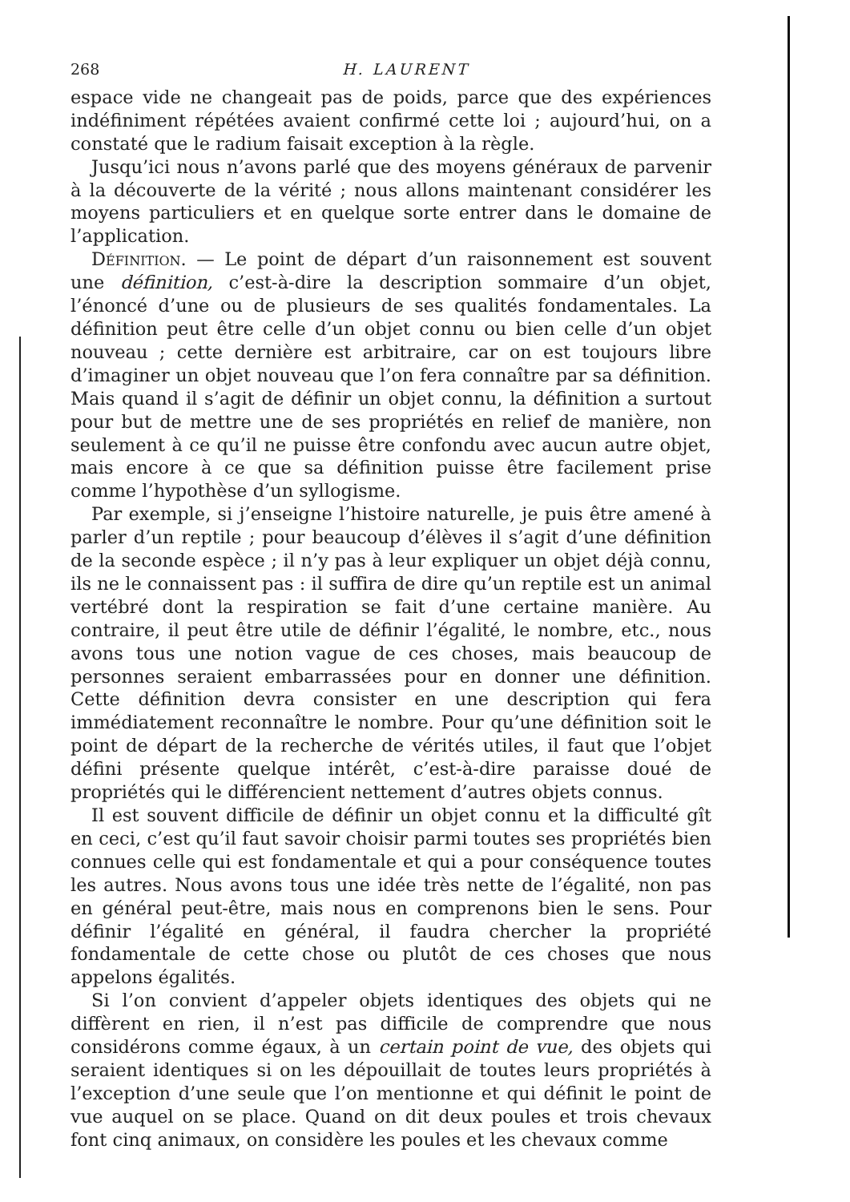268 H. LAURENT
espace vide ne changeait pas de poids, parce que des expériences indéfiniment répétées avaient confirmé cette loi ; aujourd’hui, on a constaté que le radium faisait exception à la règle.
Jusqu’ici nous n’avons parlé que des moyens généraux de parvenir à la découverte de la vérité ; nous allons maintenant considérer les moyens particuliers et en quelque sorte entrer dans le domaine de l’application.
Définition. — Le point de départ d’un raisonnement est souvent une définition, c’est-à-dire la description sommaire d’un objet, l’énoncé d’une ou de plusieurs de ses qualités fondamentales. La définition peut être celle d’un objet connu ou bien celle d’un objet nouveau ; cette dernière est arbitraire, car on est toujours libre d’imaginer un objet nouveau que l’on fera connaître par sa définition. Mais quand il s’agit de définir un objet connu, la définition a surtout pour but de mettre une de ses propriétés en relief de manière, non seulement à ce qu’il ne puisse être confondu avec aucun autre objet, mais encore à ce que sa définition puisse être facilement prise comme l’hypothèse d’un syllogisme.
Par exemple, si j’enseigne l’histoire naturelle, je puis être amené à parler d’un reptile ; pour beaucoup d’élèves il s’agit d’une définition de la seconde espèce ; il n’y pas à leur expliquer un objet déjà connu, ils ne le connaissent pas : il suffira de dire qu’un reptile est un animal vertébré dont la respiration se fait d’une certaine manière. Au contraire, il peut être utile de définir l’égalité, le nombre, etc., nous avons tous une notion vague de ces choses, mais beaucoup de personnes seraient embarrassées pour en donner une définition. Cette définition devra consister en une description qui fera immédiatement reconnaître le nombre. Pour qu’une définition soit le point de départ de la recherche de vérités utiles, il faut que l’objet défini présente quelque intérêt, c’est-à-dire paraisse doué de propriétés qui le différencient nettement d’autres objets connus.
Il est souvent difficile de définir un objet connu et la difficulté gît en ceci, c’est qu’il faut savoir choisir parmi toutes ses propriétés bien connues celle qui est fondamentale et qui a pour conséquence toutes les autres. Nous avons tous une idée très nette de l’égalité, non pas en général peut-être, mais nous en comprenons bien le sens. Pour définir l’égalité en général, il faudra chercher la propriété fondamentale de cette chose ou plutôt de ces choses que nous appelons égalités.
Si l’on convient d’appeler objets identiques des objets qui ne diffèrent en rien, il n’est pas difficile de comprendre que nous considérons comme égaux, à un certain point de vue, des objets qui seraient identiques si on les dépouillait de toutes leurs propriétés à l’exception d’une seule que l’on mentionne et qui définit le point de vue auquel on se place. Quand on dit deux poules et trois chevaux font cinq animaux, on considère les poules et les chevaux comme